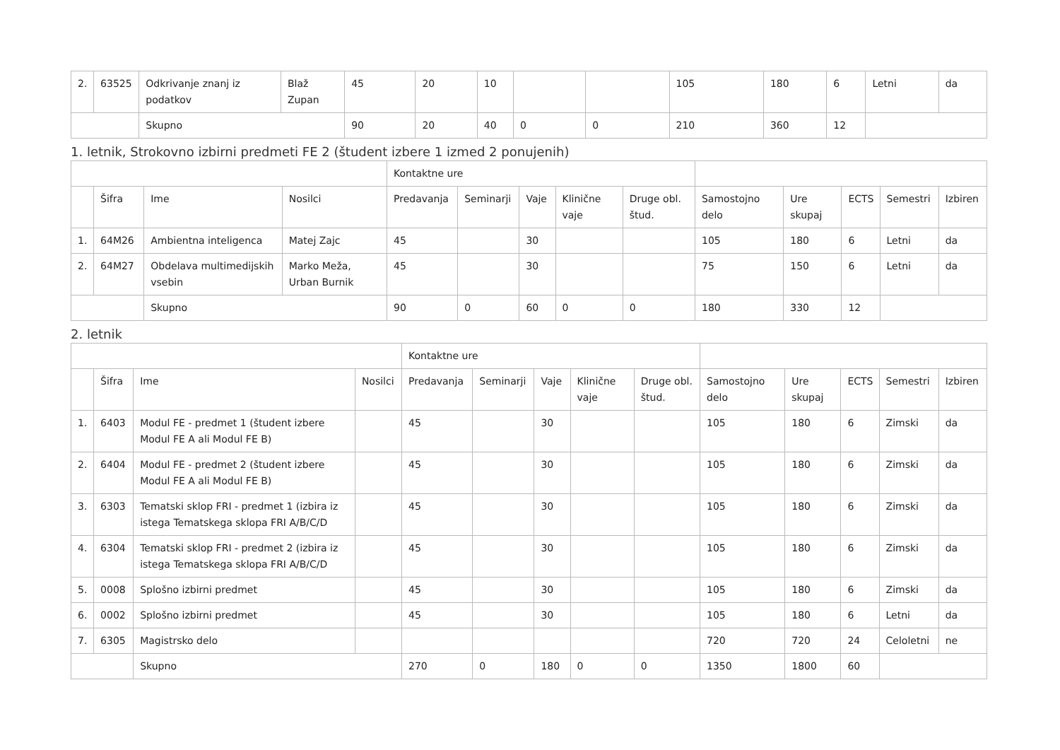| 2. | 63525 | Odkrivanje znanj iz podatkov | Blaž Zupan | 45 | 20 | 10 | | | 105 | 180 | 6 | Letni | da |
| | | Skupno | | 90 | 20 | 40 | 0 | 0 | 210 | 360 | 12 | | |
1. letnik, Strokovno izbirni predmeti FE 2 (študent izbere 1 izmed 2 ponujenih)
| | | | | Kontaktne ure | | | | | | | | | |
| --- | --- | --- | --- | --- | --- | --- | --- | --- | --- | --- | --- | --- | --- |
| | Šifra | Ime | Nosilci | Predavanja | Seminarji | Vaje | Klinične vaje | Druge obl. štud. | Samostojno delo | Ure skupaj | ECTS | Semestri | Izbiren |
| 1. | 64M26 | Ambientna inteligenca | Matej Zajc | 45 | | 30 | | | 105 | 180 | 6 | Letni | da |
| 2. | 64M27 | Obdelava multimedijskih vsebin | Marko Meža, Urban Burnik | 45 | | 30 | | | 75 | 150 | 6 | Letni | da |
| | | Skupno | | 90 | 0 | 60 | 0 | 0 | 180 | 330 | 12 | | |
2. letnik
| | | | | Kontaktne ure | | | | | | | | | |
| --- | --- | --- | --- | --- | --- | --- | --- | --- | --- | --- | --- | --- | --- |
| | Šifra | Ime | Nosilci | Predavanja | Seminarji | Vaje | Klinične vaje | Druge obl. štud. | Samostojno delo | Ure skupaj | ECTS | Semestri | Izbiren |
| 1. | 6403 | Modul FE - predmet 1 (študent izbere Modul FE A ali Modul FE B) | | 45 | | 30 | | | 105 | 180 | 6 | Zimski | da |
| 2. | 6404 | Modul FE - predmet 2 (študent izbere Modul FE A ali Modul FE B) | | 45 | | 30 | | | 105 | 180 | 6 | Zimski | da |
| 3. | 6303 | Tematski sklop FRI - predmet 1 (izbira iz istega Tematskega sklopa FRI A/B/C/D | | 45 | | 30 | | | 105 | 180 | 6 | Zimski | da |
| 4. | 6304 | Tematski sklop FRI - predmet 2 (izbira iz istega Tematskega sklopa FRI A/B/C/D | | 45 | | 30 | | | 105 | 180 | 6 | Zimski | da |
| 5. | 0008 | Splošno izbirni predmet | | 45 | | 30 | | | 105 | 180 | 6 | Zimski | da |
| 6. | 0002 | Splošno izbirni predmet | | 45 | | 30 | | | 105 | 180 | 6 | Letni | da |
| 7. | 6305 | Magistrsko delo | | | | | | | 720 | 720 | 24 | Celoletni | ne |
| | | Skupno | | 270 | 0 | 180 | 0 | 0 | 1350 | 1800 | 60 | | |